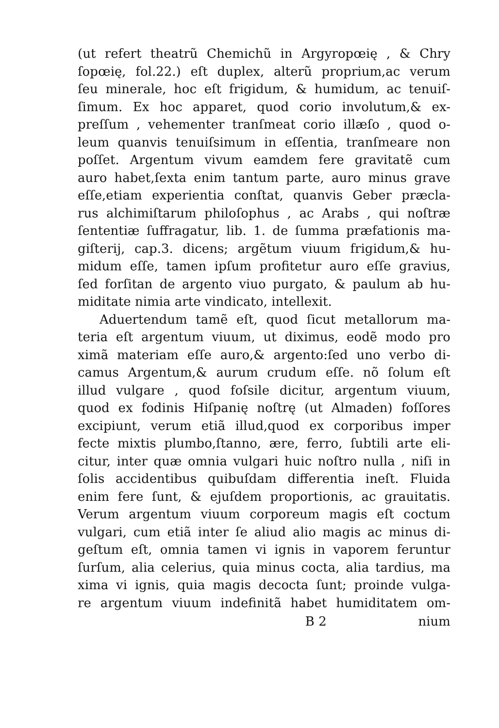(ut refert theatrũ Chemichũ in Argyropœię , & Chry
ſopœię, fol.22.) eſt duplex, alterũ proprium,ac verum
ſeu minerale, hoc eſt frigidum, & humidum, ac tenuiſ-
ſimum. Ex hoc apparet, quod corio involutum,& ex-
preſſum , vehementer tranſmeat corio illæſo , quod o-
leum quanvis tenuiſsimum in eſſentia, tranſmeare non
poſſet. Argentum vivum eamdem fere gravitatẽ cum
auro habet,ſexta enim tantum parte, auro minus grave
eſſe,etiam experientia conſtat, quanvis Geber præcla-
rus alchimiſtarum philoſophus , ac Arabs , qui noſtræ
ſententiæ ſuffragatur, lib. 1. de ſumma præfationis ma-
giſterij, cap.3. dicens; argẽtum viuum frigidum,& hu-
midum eſſe, tamen ipſum profitetur auro eſſe gravius,
ſed forſitan de argento viuo purgato, & paulum ab hu-
miditate nimia arte vindicato, intellexit.
Aduertendum tamẽ eſt, quod ſicut metallorum ma-
teria eſt argentum viuum, ut diximus, eodẽ modo pro
ximã materiam eſſe auro,& argento:ſed uno verbo di-
camus Argentum,& aurum crudum eſſe. nõ ſolum eſt
illud vulgare , quod foſsile dicitur, argentum viuum,
quod ex fodinis Hiſpanię noſtrę (ut Almaden) foſſores
excipiunt, verum etiã illud,quod ex corporibus imper
fecte mixtis plumbo,ſtanno, ære, ferro, ſubtili arte eli-
citur, inter quæ omnia vulgari huic noſtro nulla , niſi in
ſolis accidentibus quibuſdam differentia ineſt. Fluida
enim fere ſunt, & ejuſdem proportionis, ac grauitatis.
Verum argentum viuum corporeum magis eſt coctum
vulgari, cum etiã inter ſe aliud alio magis ac minus di-
geſtum eſt, omnia tamen vi ignis in vaporem feruntur
ſurſum, alia celerius, quia minus cocta, alia tardius, ma
xima vi ignis, quia magis decocta ſunt; proinde vulga-
re argentum viuum indefinitã habet humiditatem om-
B 2 nium